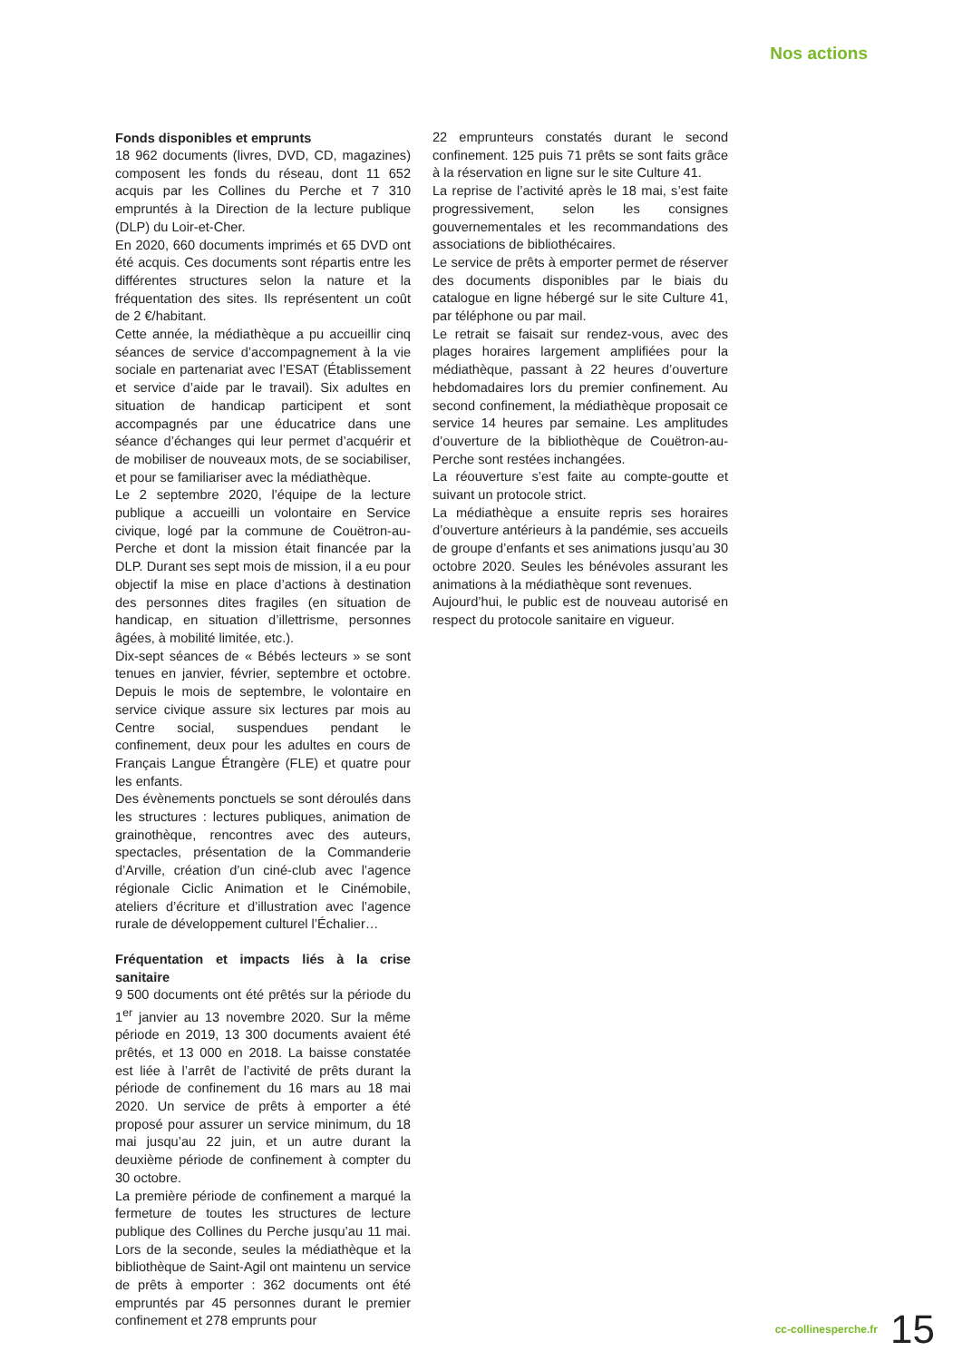Nos actions
Fonds disponibles et emprunts
18 962 documents (livres, DVD, CD, magazines) composent les fonds du réseau, dont 11 652 acquis par les Collines du Perche et 7 310 empruntés à la Direction de la lecture publique (DLP) du Loir-et-Cher.
En 2020, 660 documents imprimés et 65 DVD ont été acquis. Ces documents sont répartis entre les différentes structures selon la nature et la fréquentation des sites. Ils représentent un coût de 2 €/habitant.
Cette année, la médiathèque a pu accueillir cinq séances de service d’accompagnement à la vie sociale en partenariat avec l’ESAT (Établissement et service d’aide par le travail). Six adultes en situation de handicap participent et sont accompagnés par une éducatrice dans une séance d’échanges qui leur permet d’acquérir et de mobiliser de nouveaux mots, de se sociabiliser, et pour se familiariser avec la médiathèque.
Le 2 septembre 2020, l’équipe de la lecture publique a accueilli un volontaire en Service civique, logé par la commune de Couëtron-au-Perche et dont la mission était financée par la DLP. Durant ses sept mois de mission, il a eu pour objectif la mise en place d’actions à destination des personnes dites fragiles (en situation de handicap, en situation d’illettrisme, personnes âgées, à mobilité limitée, etc.).
Dix-sept séances de « Bébés lecteurs » se sont tenues en janvier, février, septembre et octobre. Depuis le mois de septembre, le volontaire en service civique assure six lectures par mois au Centre social, suspendues pendant le confinement, deux pour les adultes en cours de Français Langue Étrangère (FLE) et quatre pour les enfants.
Des évènements ponctuels se sont déroulés dans les structures : lectures publiques, animation de grainothèque, rencontres avec des auteurs, spectacles, présentation de la Commanderie d’Arville, création d’un ciné-club avec l’agence régionale Ciclic Animation et le Cinémobile, ateliers d’écriture et d’illustration avec l’agence rurale de développement culturel l’Échalier…
Fréquentation et impacts liés à la crise sanitaire
9 500 documents ont été prêtés sur la période du 1<sup>er</sup> janvier au 13 novembre 2020. Sur la même période en 2019, 13 300 documents avaient été prêtés, et 13 000 en 2018. La baisse constatée est liée à l’arrêt de l’activité de prêts durant la période de confinement du 16 mars au 18 mai 2020. Un service de prêts à emporter a été proposé pour assurer un service minimum, du 18 mai jusqu’au 22 juin, et un autre durant la deuxième période de confinement à compter du 30 octobre.
La première période de confinement a marqué la fermeture de toutes les structures de lecture publique des Collines du Perche jusqu’au 11 mai. Lors de la seconde, seules la médiathèque et la bibliothèque de Saint-Agil ont maintenu un service de prêts à emporter : 362 documents ont été empruntés par 45 personnes durant le premier confinement et 278 emprunts pour
22 emprunteurs constatés durant le second confinement. 125 puis 71 prêts se sont faits grâce à la réservation en ligne sur le site Culture 41.
La reprise de l’activité après le 18 mai, s’est faite progressivement, selon les consignes gouvernementales et les recommandations des associations de bibliothécaires.
Le service de prêts à emporter permet de réserver des documents disponibles par le biais du catalogue en ligne hébergé sur le site Culture 41, par téléphone ou par mail.
Le retrait se faisait sur rendez-vous, avec des plages horaires largement amplifiées pour la médiathèque, passant à 22 heures d’ouverture hebdomadaires lors du premier confinement. Au second confinement, la médiathèque proposait ce service 14 heures par semaine. Les amplitudes d’ouverture de la bibliothèque de Couëtron-au-Perche sont restées inchangées.
La réouverture s’est faite au compte-goutte et suivant un protocole strict.
La médiathèque a ensuite repris ses horaires d’ouverture antérieurs à la pandémie, ses accueils de groupe d’enfants et ses animations jusqu’au 30 octobre 2020. Seules les bénévoles assurant les animations à la médiathèque sont revenues.
Aujourd’hui, le public est de nouveau autorisé en respect du protocole sanitaire en vigueur.
cc-collinesperche.fr 15